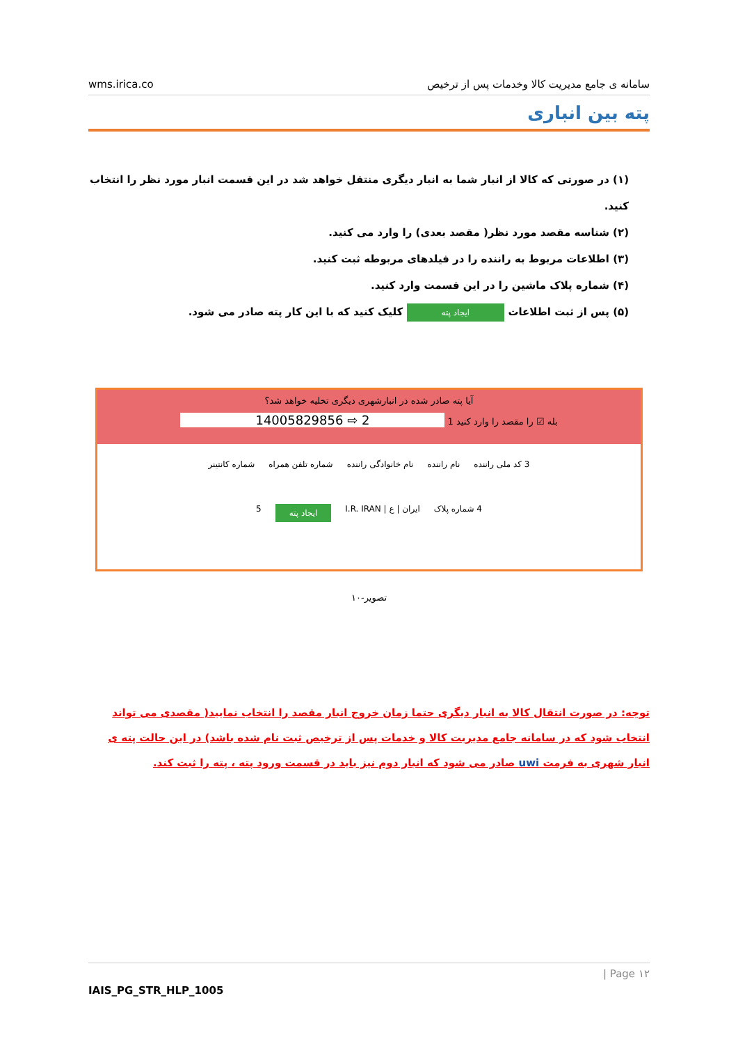wms.irica.co سامانه ی جامع مدیریت کالا وخدمات پس از ترخیص
پته بین انباری
(۱) در صورتی که کالا از انبار شما به انبار دیگری منتقل خواهد شد در این قسمت انبار مورد نظر را انتخاب کنید.
(۲) شناسه مقصد مورد نظر( مقصد بعدی) را وارد می کنید.
(۳) اطلاعات مربوط به راننده را در فیلدهای مربوطه ثبت کنید.
(۴) شماره پلاک ماشین را در این قسمت وارد کنید.
(۵) پس از ثبت اطلاعات ایجاد پته کلیک کنید که با این کار پته صادر می شود.
آیا پته صادر شده در انبارشهری دیگری تخلیه خواهد شد؟
بله ☑ را مقصد را وارد کنید 1 2 ⇨ 14005829856
3 کد ملی راننده نام راننده نام خانوادگی راننده شماره تلفن همراه شماره کانتینر
4 شماره پلاک ایران | ع | I.R. IRAN ایجاد پته 5
تصویر-۱۰
توجه: در صورت انتقال کالا به انبار دیگری حتما زمان خروج انبار مقصد را انتخاب نمایید( مقصدی می تواند انتخاب شود که در سامانه جامع مدیریت کالا و خدمات پس از ترخیص ثبت نام شده باشد) در این حالت پته ی انبار شهری به فرمت uwi صادر می شود که انبار دوم نیز باید در قسمت ورود پته ، پته را ثبت کند.
۱۲ Page |
IAIS_PG_STR_HLP_1005